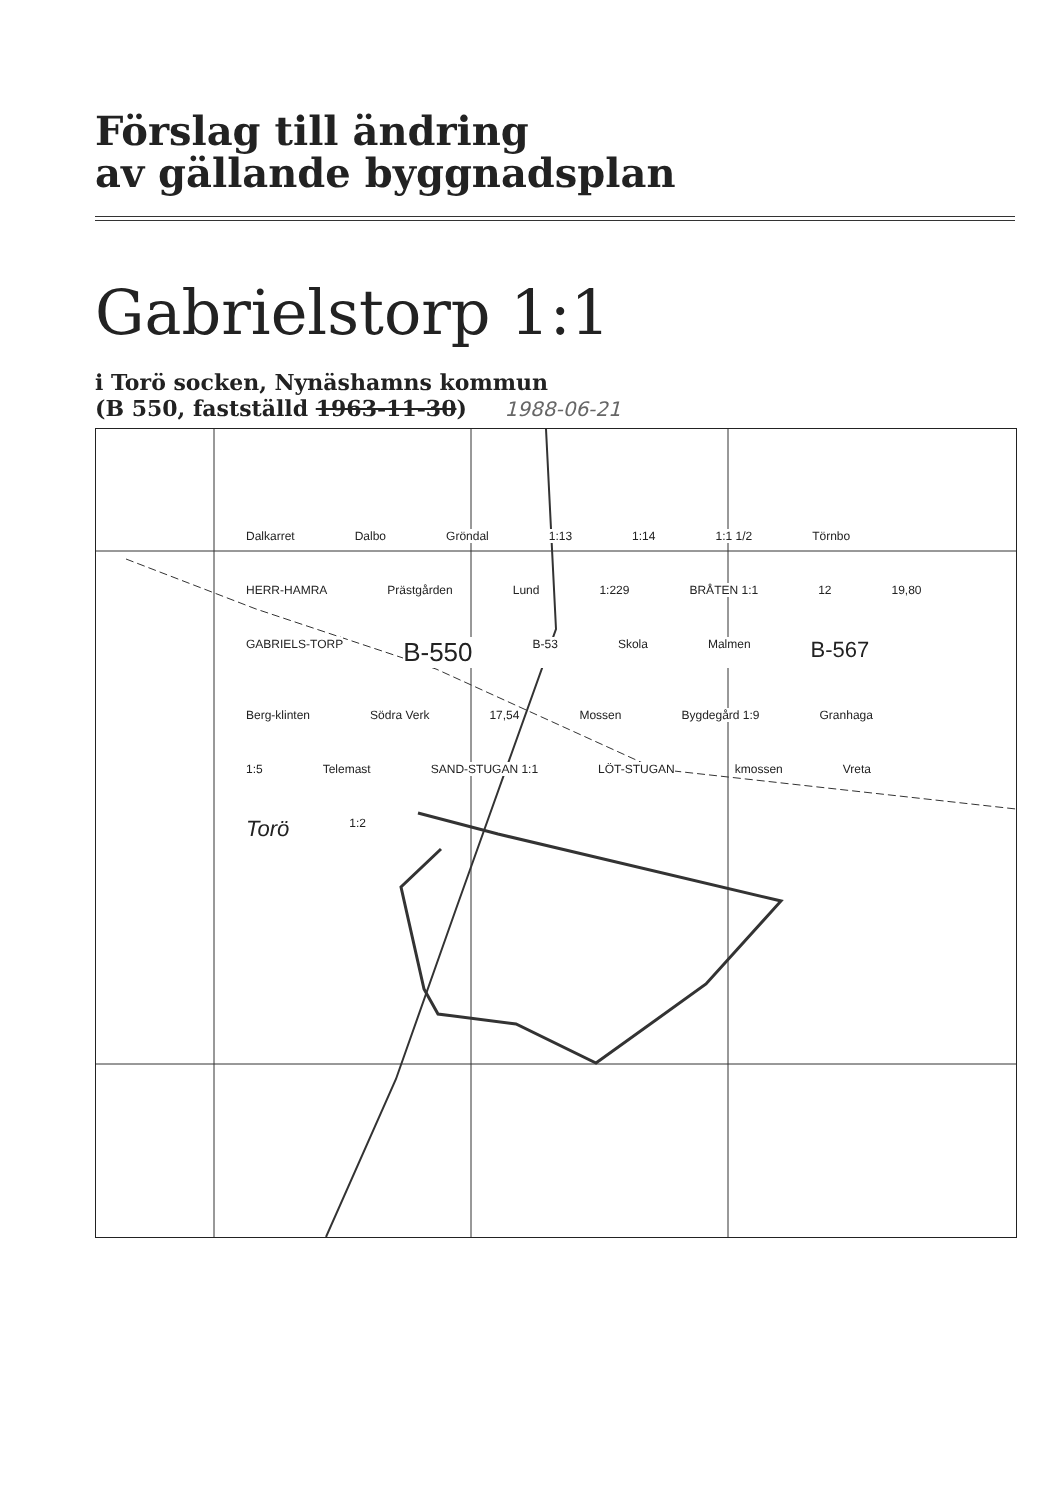Förslag till ändring
av gällande byggnadsplan
Gabrielstorp 1:1
i Torö socken, Nynäshamns kommun
(B 550, fastställd 1963-11-30) 1988-06-21
Dalkarret Dalbo Gröndal 1:13 1:14 1:1 1/2 Törnbo HERR-HAMRA Prästgården Lund 1:229 BRÅTEN 1:1 12 19,80 GABRIELS-TORP B-550 B-53 Skola Malmen B-567 Berg-klinten Södra Verk 17,54 Mossen Bygdegård 1:9 Granhaga 1:5 Telemast SAND-STUGAN 1:1 LÖT-STUGAN kmossen Vreta Torö 1:2